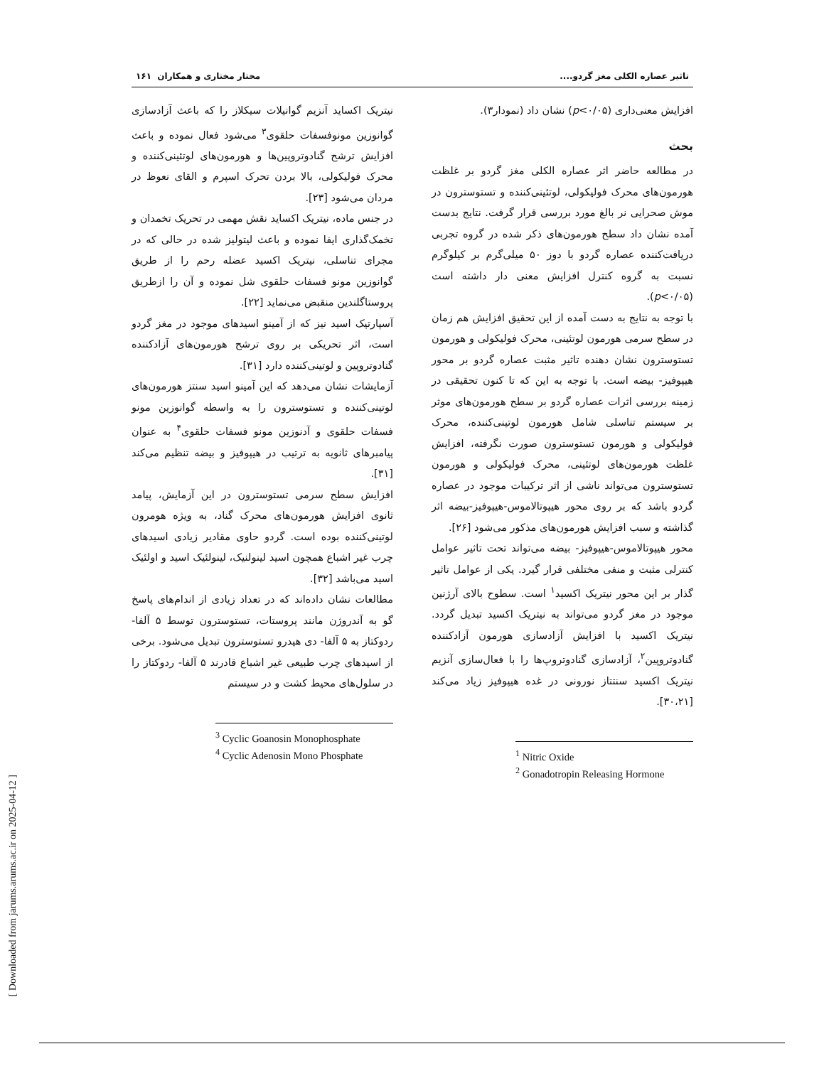تاثیر عصاره الکلی مغز گردو.... مختار مختاری و همکاران ۱۶۱
افزایش معنی‌داری (p<۰/۰۵) نشان داد (نمودار۳).
بحث
در مطالعه حاضر اثر عصاره الکلی مغز گردو بر غلظت هورمون‌های محرک فولیکولی، لوتئینی‌کننده و تستوسترون در موش صحرایی نر بالغ مورد بررسی قرار گرفت. نتایج بدست آمده نشان داد سطح هورمون‌های ذکر شده در گروه تجربی دریافت‌کننده عصاره گردو با دوز ۵۰ میلی‌گرم بر کیلوگرم نسبت به گروه کنترل افزایش معنی دار داشته است (p<۰/۰۵).
با توجه به نتایج به دست آمده از این تحقیق افزایش هم زمان در سطح سرمی هورمون لوتئینی، محرک فولیکولی و هورمون تستوسترون نشان دهنده تاثیر مثبت عصاره گردو بر محور هیپوفیز- بیضه است. با توجه به این که تا کنون تحقیقی در زمینه بررسی اثرات عصاره گردو بر سطح هورمون‌های موثر بر سیستم تناسلی شامل هورمون لوتینی‌کننده، محرک فولیکولی و هورمون تستوسترون صورت نگرفته، افزایش غلظت هورمون‌های لوتئینی، محرک فولیکولی و هورمون تستوسترون می‌تواند ناشی از اثر ترکیبات موجود در عصاره گردو باشد که بر روی محور هیپوتالاموس-هیپوفیز-بیضه اثر گذاشته و سبب افزایش هورمون‌های مذکور می‌شود [۲۶].
محور هیپوتالاموس-هیپوفیز- بیضه می‌تواند تحت تاثیر عوامل کنترلی مثبت و منفی مختلفی قرار گیرد. یکی از عوامل تاثیر گذار بر این محور نیتریک اکسید<sup>۱</sup> است. سطوح بالای آرژنین موجود در مغز گردو می‌تواند به نیتریک اکسید تبدیل گردد. نیتریک اکسید با افزایش آزادسازی هورمون آزادکننده گنادوتروپین<sup>۲</sup>، آزادسازی گنادوتروپ‌ها را با فعال‌سازی آنزیم نیتریک اکسید سنتتاز نورونی در غده هیپوفیز زیاد می‌کند [۳۰،۲۱].
<sup>1</sup> Nitric Oxide
<sup>2</sup> Gonadotropin Releasing Hormone
نیتریک اکساید آنزیم گوانیلات سیکلاز را که باعث آزادسازی گوانوزین مونوفسفات حلقوی<sup>۳</sup> می‌شود فعال نموده و باعث افزایش ترشح گنادوتروپین‌ها و هورمون‌های لوتئینی‌کننده و محرک فولیکولی، بالا بردن تحرک اسپرم و القای نعوظ در مردان می‌شود [۲۳].
در جنس ماده، نیتریک اکساید نقش مهمی در تحریک تخمدان و تخمک‌گذاری ایفا نموده و باعث لیتولیز شده در حالی که در مجرای تناسلی، نیتریک اکسید عضله رحم را از طریق گوانوزین مونو فسفات حلقوی شل نموده و آن را ازطریق پروستاگلندین منقبض می‌نماید [۲۲].
آسپارتیک اسید نیز که از آمینو اسیدهای موجود در مغز گردو است، اثر تحریکی بر روی ترشح هورمون‌های آزادکننده گنادوتروپین و لوتینی‌کننده دارد [۳۱].
آزمایشات نشان می‌دهد که این آمینو اسید سنتز هورمون‌های لوتینی‌کننده و تستوسترون را به واسطه گوانوزین مونو فسفات حلقوی و آدنوزین مونو فسفات حلقوی<sup>۴</sup> به عنوان پیامبرهای ثانویه به ترتیب در هیپوفیز و بیضه تنظیم می‌کند [۳۱].
افزایش سطح سرمی تستوسترون در این آزمایش، پیامد ثانوی افزایش هورمون‌های محرک گناد، به ویژه هومرون لوتینی‌کننده بوده است. گردو حاوی مقادیر زیادی اسیدهای چرب غیر اشباع همچون اسید لینولنیک، لینولئیک اسید و اولئیک اسید می‌باشد [۳۲].
مطالعات نشان داده‌اند که در تعداد زیادی از اندام‌های پاسخ گو به آندروژن مانند پروستات، تستوسترون توسط ۵ آلفا- ردوکتاز به ۵ آلفا- دی هیدرو تستوسترون تبدیل می‌شود. برخی از اسیدهای چرب طبیعی غیر اشباع قادرند ۵ آلفا- ردوکتاز را در سلول‌های محیط کشت و در سیستم
<sup>3</sup> Cyclic Goanosin Monophosphate
<sup>4</sup> Cyclic Adenosin Mono Phosphate
[ Downloaded from jarums.arums.ac.ir on 2025-04-12 ]